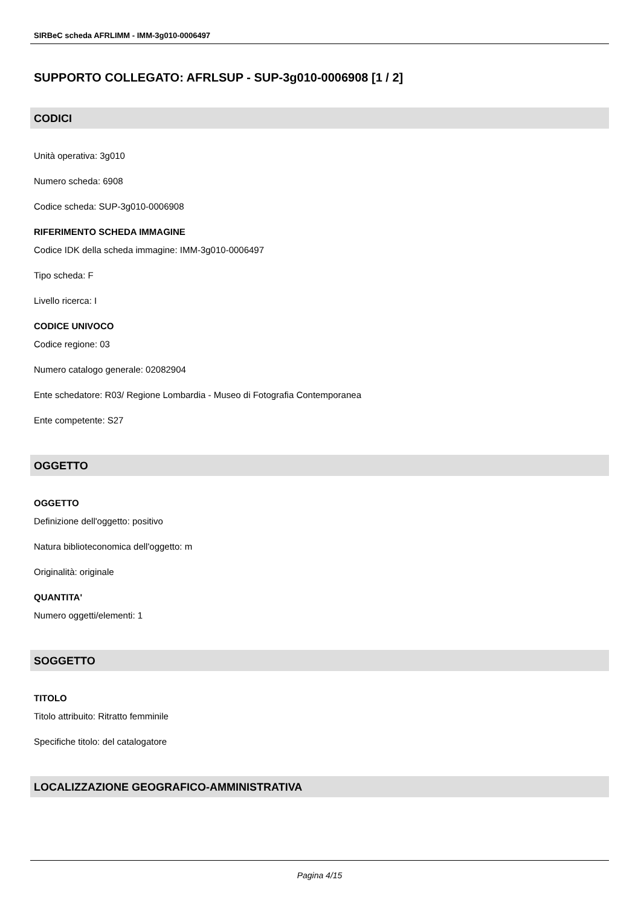SIRBeC scheda AFRLIMM - IMM-3g010-0006497
SUPPORTO COLLEGATO: AFRLSUP - SUP-3g010-0006908 [1 / 2]
CODICI
Unità operativa: 3g010
Numero scheda: 6908
Codice scheda: SUP-3g010-0006908
RIFERIMENTO SCHEDA IMMAGINE
Codice IDK della scheda immagine: IMM-3g010-0006497
Tipo scheda: F
Livello ricerca: I
CODICE UNIVOCO
Codice regione: 03
Numero catalogo generale: 02082904
Ente schedatore: R03/ Regione Lombardia - Museo di Fotografia Contemporanea
Ente competente: S27
OGGETTO
OGGETTO
Definizione dell'oggetto: positivo
Natura biblioteconomica dell'oggetto: m
Originalità: originale
QUANTITA'
Numero oggetti/elementi: 1
SOGGETTO
TITOLO
Titolo attribuito: Ritratto femminile
Specifiche titolo: del catalogatore
LOCALIZZAZIONE GEOGRAFICO-AMMINISTRATIVA
Pagina 4/15